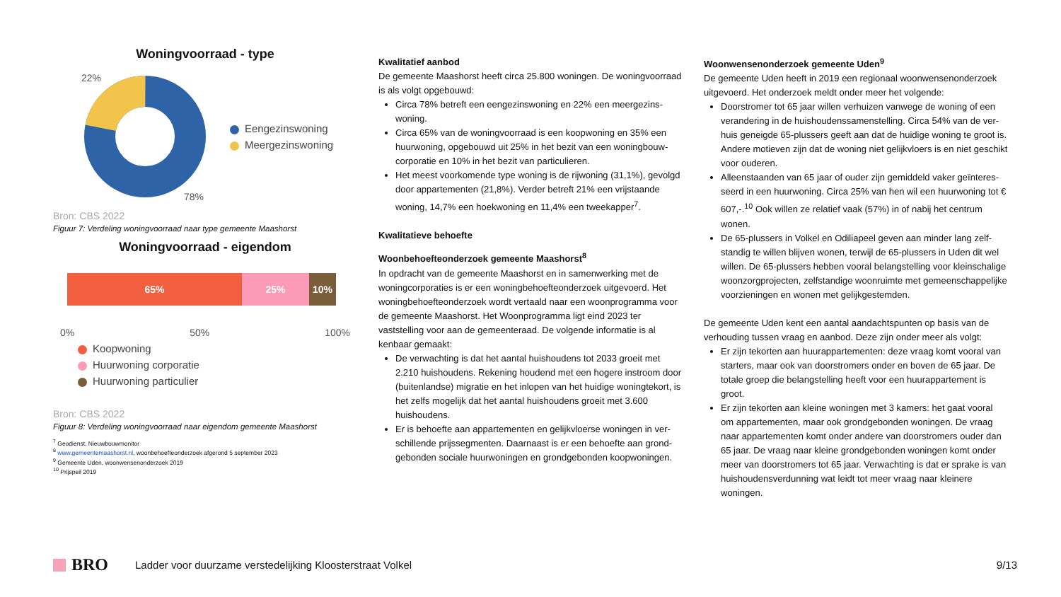Woningvoorraad - type
22%
78%
Eengezinswoning
Meergezinswoning
Bron: CBS 2022
Figuur 7: Verdeling woningvoorraad naar type gemeente Maashorst
Woningvoorraad - eigendom
65% 25% 10%
0% 50% 100%
Koopwoning
Huurwoning corporatie
Huurwoning particulier
Bron: CBS 2022
Figuur 8: Verdeling woningvoorraad naar eigendom gemeente Maashorst
<sup>7</sup> Geodienst, Nieuwbouwmonitor
<sup>8</sup> www.gemeentemaashorst.nl, woonbehoefteonderzoek afgerond 5 september 2023
<sup>9</sup> Gemeente Uden, woonwensenonderzoek 2019
<sup>10</sup> Prijspeil 2019
Kwalitatief aanbod
De gemeente Maashorst heeft circa 25.800 woningen. De woningvoor­raad is als volgt opgebouwd:
Circa 78% betreft een eengezinswoning en 22% een meergezins­woning.
Circa 65% van de woningvoorraad is een koopwoning en 35% een huurwoning, opgebouwd uit 25% in het bezit van een woningbouw­corporatie en 10% in het bezit van particulieren.
Het meest voorkomende type woning is de rijwoning (31,1%), ge­volgd door appartementen (21,8%). Verder betreft 21% een vrij­staande woning, 14,7% een hoekwoning en 11,4% een tweekap­per<sup>7</sup>.
Kwalitatieve behoefte
Woonbehoefteonderzoek gemeente Maashorst<sup>8</sup>
In opdracht van de gemeente Maashorst en in samenwerking met de woningcorporaties is er een woningbehoefteonderzoek uitgevoerd. Het woningbehoefteonderzoek wordt vertaald naar een woonprogramma voor de gemeente Maashorst. Het Woonprogramma ligt eind 2023 ter vaststelling voor aan de gemeenteraad. De volgende informatie is al kenbaar gemaakt:
De verwachting is dat het aantal huishoudens tot 2033 groeit met 2.210 huishoudens. Rekening houdend met een hogere instroom door (buitenlandse) migratie en het inlopen van het huidige woning­tekort, is het zelfs mogelijk dat het aantal huishoudens groeit met 3.600 huishoudens.
Er is behoefte aan appartementen en gelijkvloerse woningen in ver­schillende prijssegmenten. Daarnaast is er een behoefte aan grond­gebonden sociale huurwoningen en grondgebonden koopwoningen.
Woonwensenonderzoek gemeente Uden<sup>9</sup>
De gemeente Uden heeft in 2019 een regionaal woonwensenonderzoek uitgevoerd. Het onderzoek meldt onder meer het volgende:
Doorstromer tot 65 jaar willen verhuizen vanwege de woning of een verandering in de huishoudenssamenstelling. Circa 54% van de ver­huis geneigde 65-plussers geeft aan dat de huidige woning te groot is. Andere motieven zijn dat de woning niet gelijkvloers is en niet ge­schikt voor ouderen.
Alleenstaanden van 65 jaar of ouder zijn gemiddeld vaker geïnteres­seerd in een huurwoning. Circa 25% van hen wil een huurwoning tot € 607,-.<sup>10</sup> Ook willen ze relatief vaak (57%) in of nabij het centrum wonen.
De 65-plussers in Volkel en Odiliapeel geven aan minder lang zelf­standig te willen blijven wonen, terwijl de 65-plussers in Uden dit wel willen. De 65-plussers hebben vooral belangstelling voor kleinscha­lige woonzorgprojecten, zelfstandige woonruimte met gemeen­schappelijke voorzieningen en wonen met gelijkgestemden.
De gemeente Uden kent een aantal aandachtspunten op basis van de verhouding tussen vraag en aanbod. Deze zijn onder meer als volgt:
Er zijn tekorten aan huurappartementen: deze vraag komt vooral van starters, maar ook van doorstromers onder en boven de 65 jaar. De totale groep die belangstelling heeft voor een huurappartement is groot.
Er zijn tekorten aan kleine woningen met 3 kamers: het gaat vooral om appartementen, maar ook grondgebonden woningen. De vraag naar appartementen komt onder andere van doorstromers ouder dan 65 jaar. De vraag naar kleine grondgebonden woningen komt onder meer van doorstromers tot 65 jaar. Verwachting is dat er sprake is van huishoudensverdunning wat leidt tot meer vraag naar kleinere woningen.
BRO Ladder voor duurzame verstedelijking Kloosterstraat Volkel 9/13